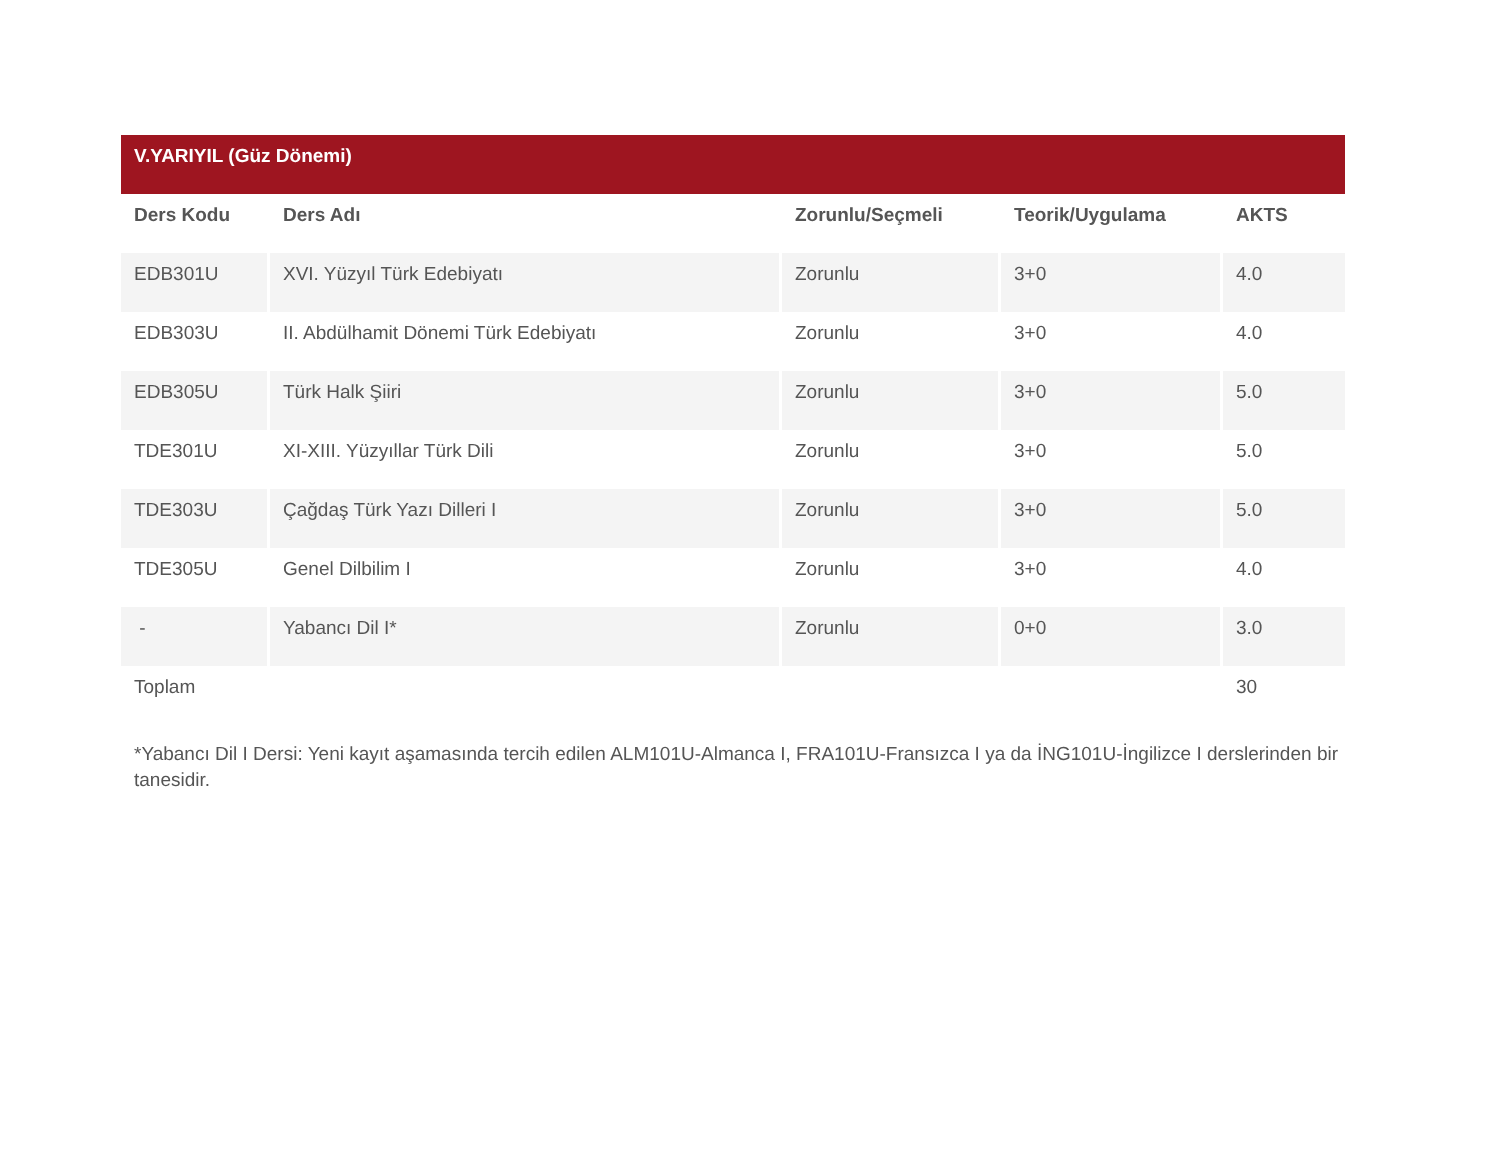| V.YARIYIL (Güz Dönemi) | | | | |
| Ders Kodu | Ders Adı | Zorunlu/Seçmeli | Teorik/Uygulama | AKTS |
| EDB301U | XVI. Yüzyıl Türk Edebiyatı | Zorunlu | 3+0 | 4.0 |
| EDB303U | II. Abdülhamit Dönemi Türk Edebiyatı | Zorunlu | 3+0 | 4.0 |
| EDB305U | Türk Halk Şiiri | Zorunlu | 3+0 | 5.0 |
| TDE301U | XI-XIII. Yüzyıllar Türk Dili | Zorunlu | 3+0 | 5.0 |
| TDE303U | Çağdaş Türk Yazı Dilleri I | Zorunlu | 3+0 | 5.0 |
| TDE305U | Genel Dilbilim I | Zorunlu | 3+0 | 4.0 |
| - | Yabancı Dil I* | Zorunlu | 0+0 | 3.0 |
| Toplam | | | | 30 |
*Yabancı Dil I Dersi: Yeni kayıt aşamasında tercih edilen ALM101U-Almanca I, FRA101U-Fransızca I ya da İNG101U-İngilizce I derslerinden bir tanesidir.